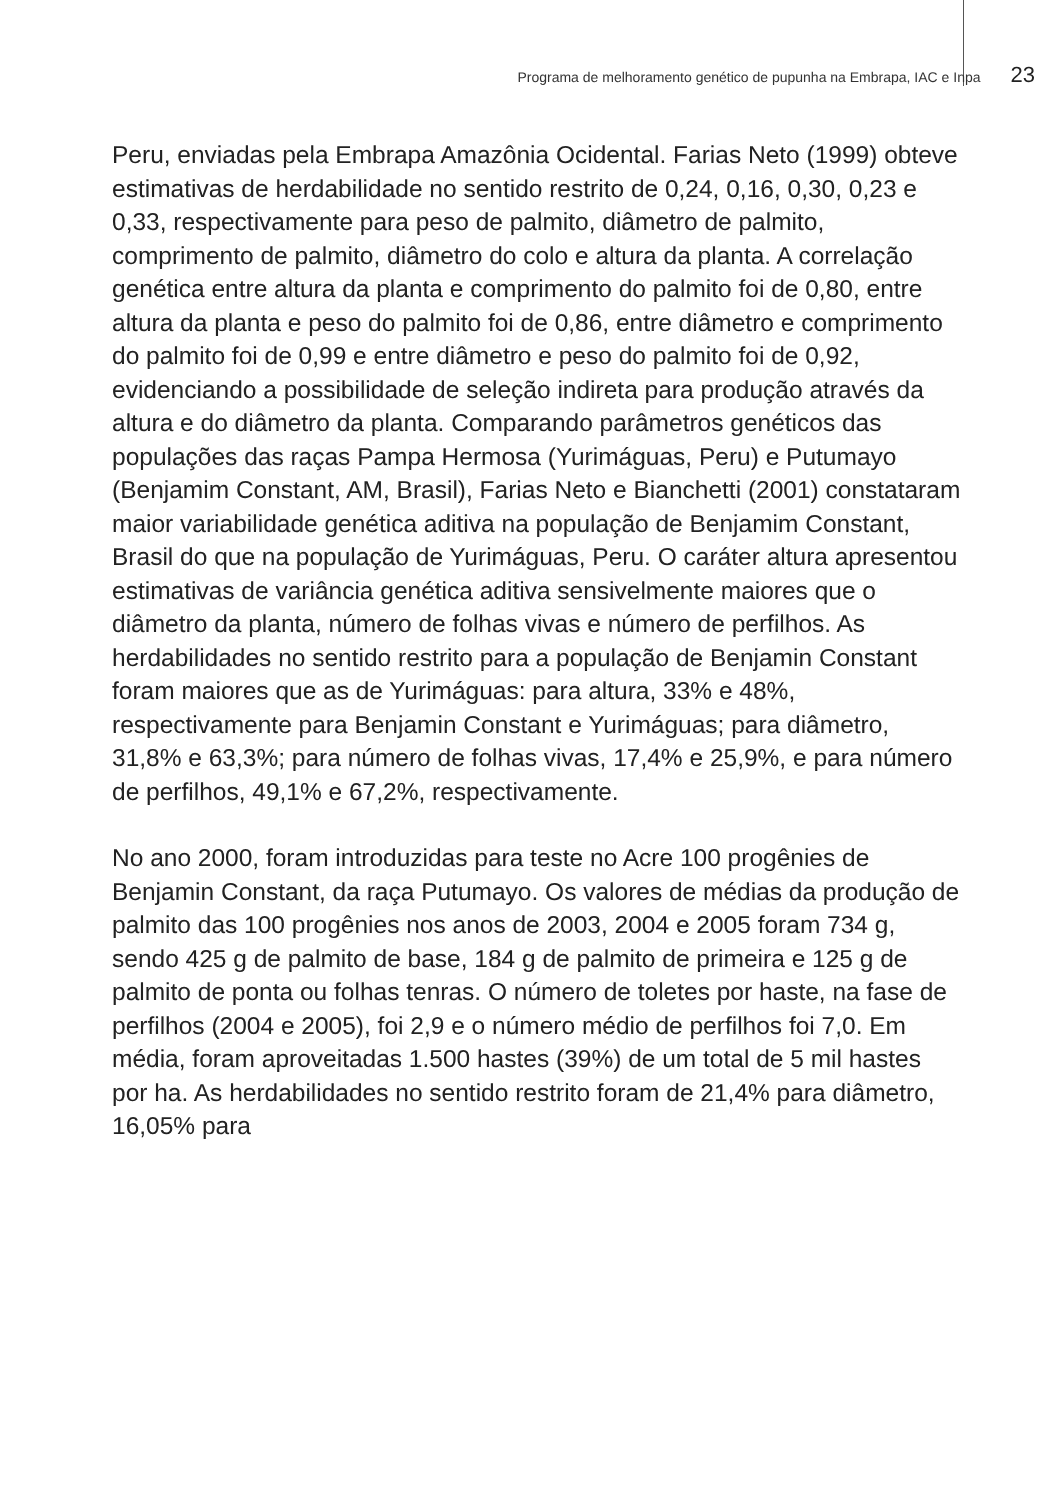Programa de melhoramento genético de pupunha na Embrapa, IAC e Inpa 23
Peru, enviadas pela Embrapa Amazônia Ocidental. Farias Neto (1999) obteve estimativas de herdabilidade no sentido restrito de 0,24, 0,16, 0,30, 0,23 e 0,33, respectivamente para peso de palmito, diâmetro de palmito, comprimento de palmito, diâmetro do colo e altura da planta. A correlação genética entre altura da planta e comprimento do palmito foi de 0,80, entre altura da planta e peso do palmito foi de 0,86, entre diâmetro e comprimento do palmito foi de 0,99 e entre diâmetro e peso do palmito foi de 0,92, evidenciando a possibilidade de seleção indireta para produção através da altura e do diâmetro da planta. Comparando parâmetros genéticos das populações das raças Pampa Hermosa (Yurimáguas, Peru) e Putumayo (Benjamim Constant, AM, Brasil), Farias Neto e Bianchetti (2001) constataram maior variabilidade genética aditiva na população de Benjamim Constant, Brasil do que na população de Yurimáguas, Peru. O caráter altura apresentou estimativas de variância genética aditiva sensivelmente maiores que o diâmetro da planta, número de folhas vivas e número de perfilhos. As herdabilidades no sentido restrito para a população de Benjamin Constant foram maiores que as de Yurimáguas: para altura, 33% e 48%, respectivamente para Benjamin Constant e Yurimáguas; para diâmetro, 31,8% e 63,3%; para número de folhas vivas, 17,4% e 25,9%, e para número de perfilhos, 49,1% e 67,2%, respectivamente.
No ano 2000, foram introduzidas para teste no Acre 100 progênies de Benjamin Constant, da raça Putumayo. Os valores de médias da produção de palmito das 100 progênies nos anos de 2003, 2004 e 2005 foram 734 g, sendo 425 g de palmito de base, 184 g de palmito de primeira e 125 g de palmito de ponta ou folhas tenras. O número de toletes por haste, na fase de perfilhos (2004 e 2005), foi 2,9 e o número médio de perfilhos foi 7,0. Em média, foram aproveitadas 1.500 hastes (39%) de um total de 5 mil hastes por ha. As herdabilidades no sentido restrito foram de 21,4% para diâmetro, 16,05% para